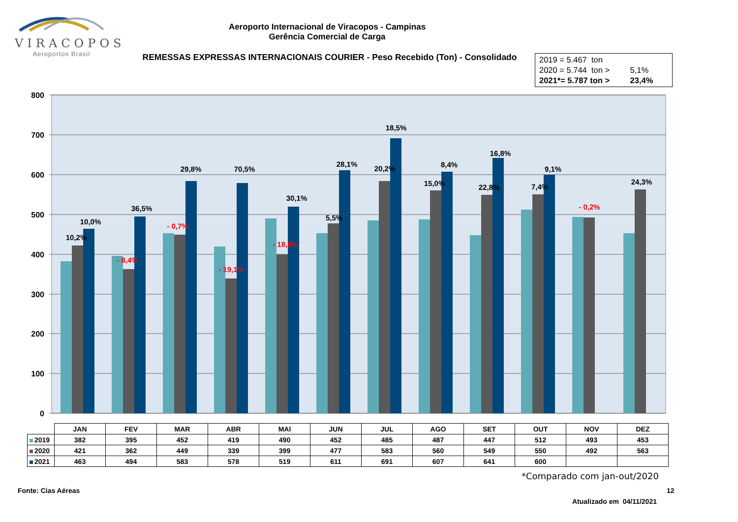VIRACOPOS
Aeroportos Brasil
Aeroporto Internacional de Viracopos - Campinas
Gerência Comercial de Carga
REMESSAS EXPRESSAS INTERNACIONAIS COURIER - Peso Recebido (Ton) - Consolidado
2019 = 5.467 ton
2020 = 5.744 ton > 5,1%
2021*= 5.787 ton > 23,4%
0
100
200
300
400
500
600
700
800
10,2%
- 8,4%
- 0,7%
- 19,1%
- 18,6%
5,5%
20,2%
15,0%
22,8%
7,4%
- 0,2%
24,3%
10,0%
36,5%
29,8%
70,5%
30,1%
28,1%
18,5%
8,4%
16,8%
9,1%
| | JAN | FEV | MAR | ABR | MAI | JUN | JUL | AGO | SET | OUT | NOV | DEZ |
| --- | --- | --- | --- | --- | --- | --- | --- | --- | --- | --- | --- | --- |
| 2019 | 382 | 395 | 452 | 419 | 490 | 452 | 485 | 487 | 447 | 512 | 493 | 453 |
| 2020 | 421 | 362 | 449 | 339 | 399 | 477 | 583 | 560 | 549 | 550 | 492 | 563 |
| 2021 | 463 | 494 | 583 | 578 | 519 | 611 | 691 | 607 | 641 | 600 | | |
*Comparado com jan-out/2020
Fonte: Cias Aéreas 12
Atualizado em 04/11/2021